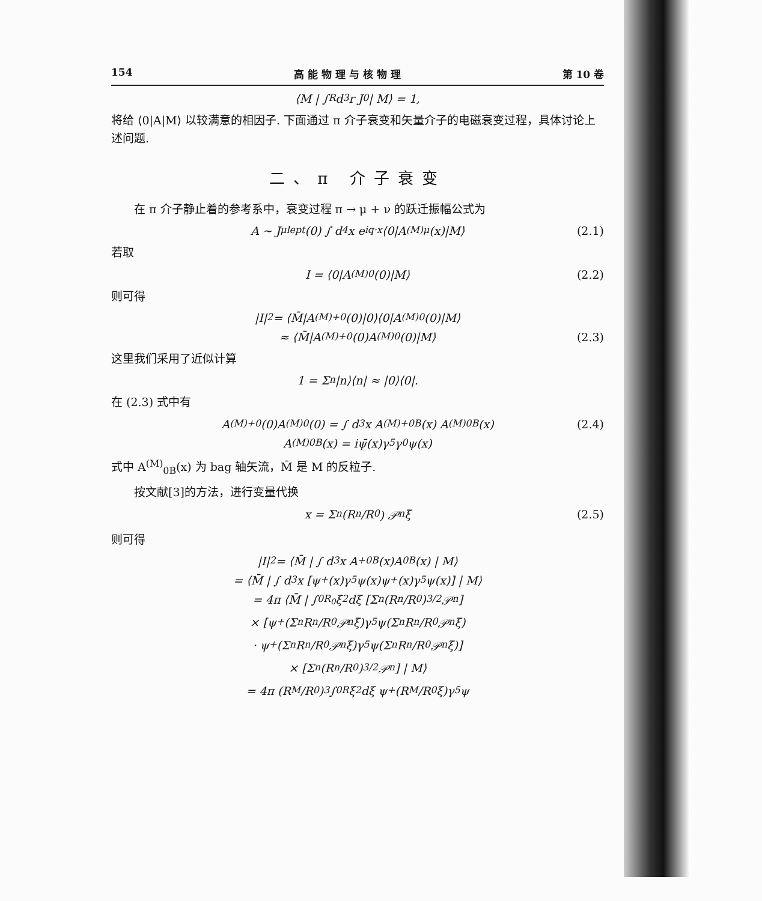154 高 能 物 理 与 核 物 理 第 10 卷
⟨M | ∫<sub>R</sub> d<sup>3</sup>r J<sub>0</sub> | M⟩ = 1,
将给 ⟨0|A|M⟩ 以较满意的相因子. 下面通过 π 介子衰变和矢量介子的电磁衰变过程，具体讨论上述问题.
二、π 介子衰变
在 π 介子静止着的参考系中，衰变过程 π → μ + ν 的跃迁振幅公式为
A ~ J<sup>μ</sup><sub>lept</sub>(0) ∫ d<sup>4</sup>x e<sup>iq·x</sup>⟨0|A<sup>(M)</sup><sub>μ</sub>(x)|M⟩ (2.1)
若取
I = ⟨0|A<sup>(M)</sup><sub>0</sub>(0)|M⟩ (2.2)
则可得
|I|<sup>2</sup> = ⟨M̄|A<sup>(M)+</sup><sub>0</sub>(0)|0⟩⟨0|A<sup>(M)</sup><sub>0</sub>(0)|M⟩
≈ ⟨M̄|A<sup>(M)+</sup><sub>0</sub>(0)A<sup>(M)</sup><sub>0</sub>(0)|M⟩ (2.3)
这里我们采用了近似计算
1 = Σ<sub>n</sub> |n⟩⟨n| ≈ |0⟩⟨0|.
在 (2.3) 式中有
A<sup>(M)+</sup><sub>0</sub>(0)A<sup>(M)</sup><sub>0</sub>(0) = ∫ d<sup>3</sup>x A<sup>(M)+</sup><sub>0B</sub>(x) A<sup>(M)</sup><sub>0B</sub>(x) (2.4)
A<sup>(M)</sup><sub>0B</sub>(x) = iψ̄(x)γ<sub>5</sub>γ<sub>0</sub>ψ(x)
式中 A<sup>(M)</sup><sub>0B</sub>(x) 为 bag 轴矢流，M̄ 是 M 的反粒子.
按文献[3]的方法，进行变量代换
x = Σ<sub>n</sub> (R<sub>n</sub>/R<sub>0</sub>) 𝒫<sub>n</sub>ξ (2.5)
则可得
|I|<sup>2</sup> = ⟨M̄ | ∫ d<sup>3</sup>x A<sup>+</sup><sub>0B</sub>(x)A<sub>0B</sub>(x) | M⟩
= ⟨M̄ | ∫ d<sup>3</sup>x [ψ<sup>+</sup>(x)γ<sub>5</sub>ψ(x)ψ<sup>+</sup>(x)γ<sub>5</sub>ψ(x)] | M⟩
= 4π ⟨M̄ | ∫<sub>0</sub><sup>R<sub>0</sub></sup> ξ<sup>2</sup> dξ [Σ<sub>n</sub> (R<sub>n</sub>/R<sub>0</sub>)<sup>3/2</sup> 𝒫<sub>n</sub>]
× [ψ<sup>+</sup>(Σ<sub>n</sub> R<sub>n</sub>/R<sub>0</sub> 𝒫<sub>n</sub>ξ)γ<sub>5</sub>ψ(Σ<sub>n</sub> R<sub>n</sub>/R<sub>0</sub> 𝒫<sub>n</sub>ξ)
· ψ<sup>+</sup>(Σ<sub>n</sub> R<sub>n</sub>/R<sub>0</sub> 𝒫<sub>n</sub>ξ)γ<sub>5</sub>ψ(Σ<sub>n</sub> R<sub>n</sub>/R<sub>0</sub> 𝒫<sub>n</sub>ξ)]
× [Σ<sub>n</sub> (R<sub>n</sub>/R<sub>0</sub>)<sup>3/2</sup> 𝒫<sub>n</sub>] | M⟩
= 4π (R<sub>M</sub>/R<sub>0</sub>)<sup>3</sup> ∫<sub>0</sub><sup>R</sup> ξ<sup>2</sup> dξ ψ<sup>+</sup>(R<sub>M</sub>/R<sub>0</sub> ξ)γ<sub>5</sub>ψ